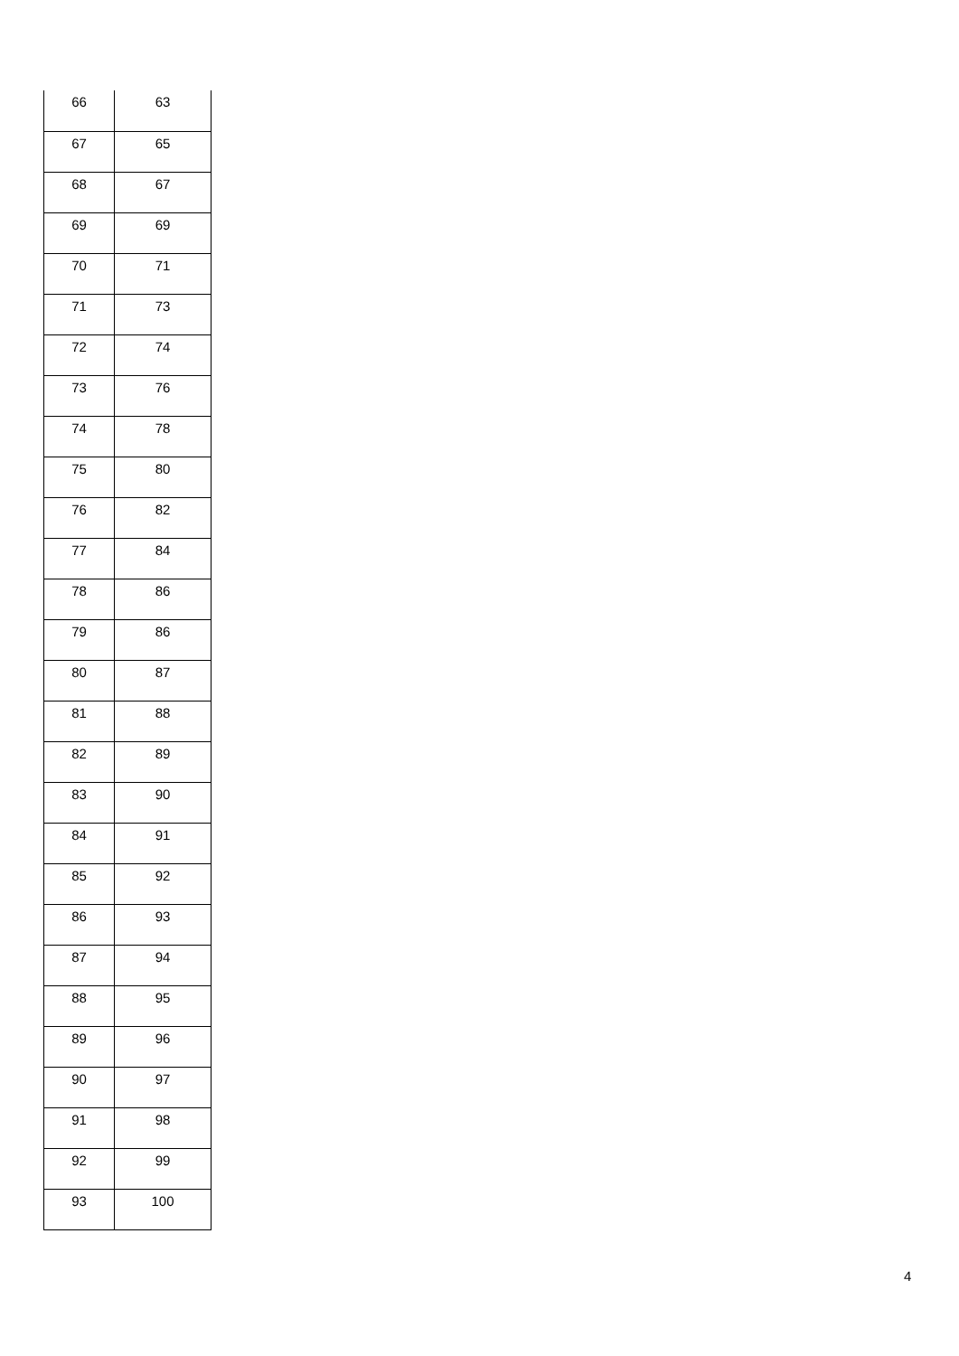| 66 | 63 |
| 67 | 65 |
| 68 | 67 |
| 69 | 69 |
| 70 | 71 |
| 71 | 73 |
| 72 | 74 |
| 73 | 76 |
| 74 | 78 |
| 75 | 80 |
| 76 | 82 |
| 77 | 84 |
| 78 | 86 |
| 79 | 86 |
| 80 | 87 |
| 81 | 88 |
| 82 | 89 |
| 83 | 90 |
| 84 | 91 |
| 85 | 92 |
| 86 | 93 |
| 87 | 94 |
| 88 | 95 |
| 89 | 96 |
| 90 | 97 |
| 91 | 98 |
| 92 | 99 |
| 93 | 100 |
4